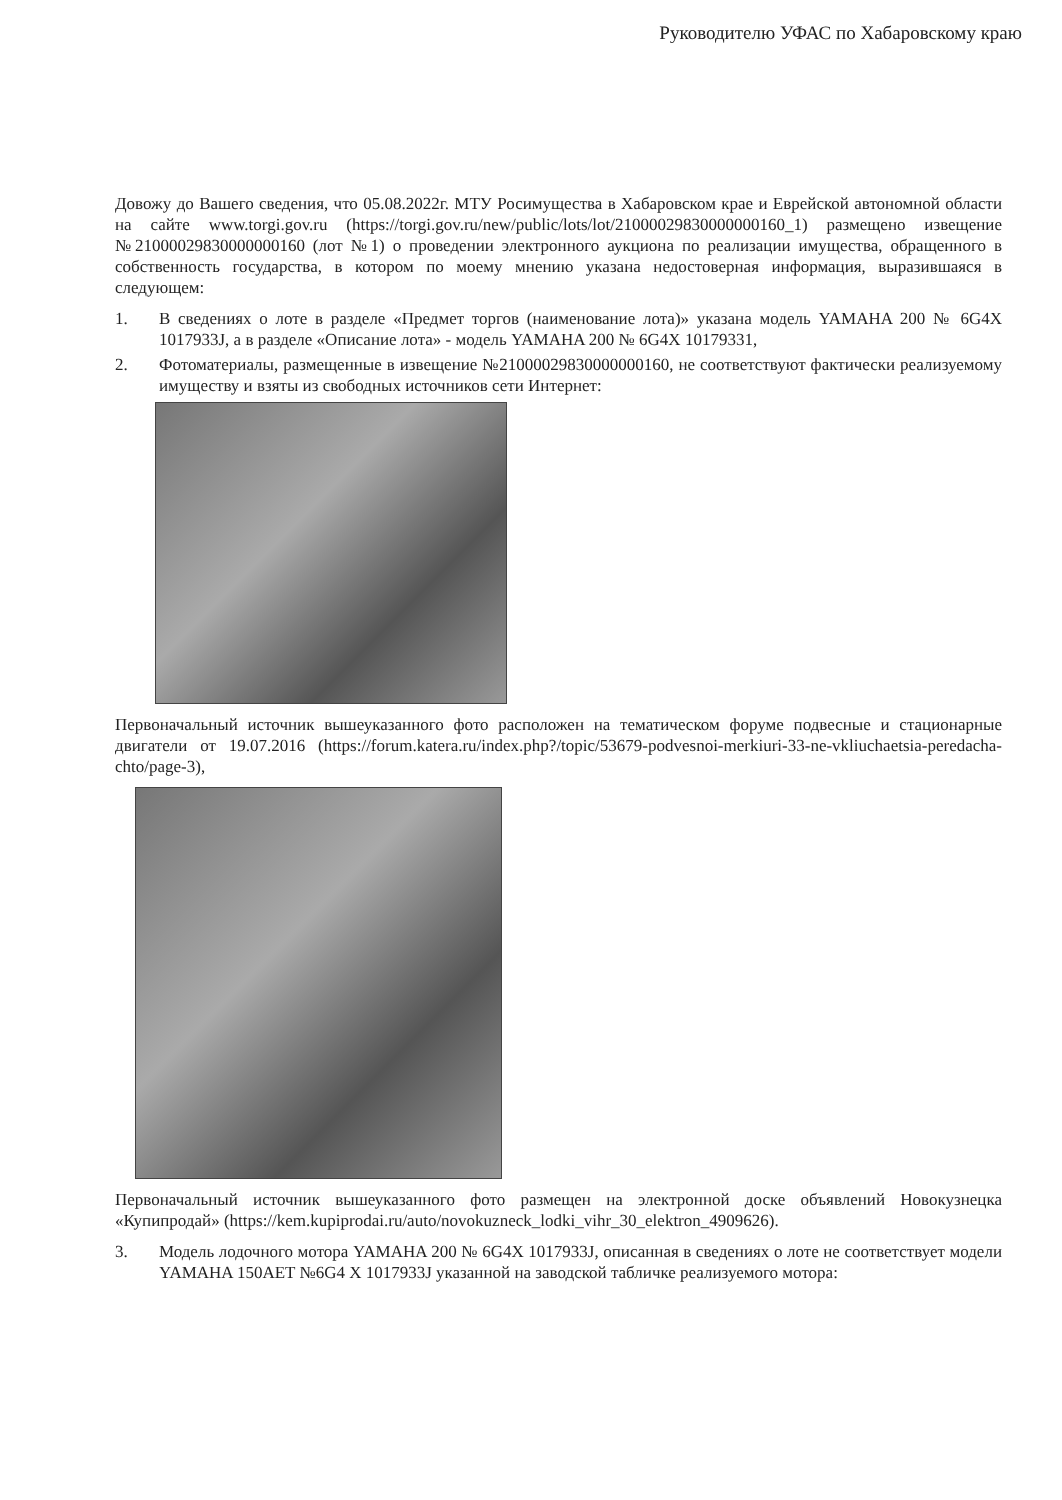Руководителю УФАС по Хабаровскому краю
Довожу до Вашего сведения, что 05.08.2022г. МТУ Росимущества в Хабаровском крае и Еврейской автономной области на сайте www.torgi.gov.ru (https://torgi.gov.ru/new/public/lots/lot/21000029830000000160_1) размещено извещение №21000029830000000160 (лот №1) о проведении электронного аукциона по реализации имущества, обращенного в собственность государства, в котором по моему мнению указана недостоверная информация, выразившаяся в следующем:
1. В сведениях о лоте в разделе «Предмет торгов (наименование лота)» указана модель YAMAHA 200 № 6G4X 1017933J, а в разделе «Описание лота» - модель YAMAHA 200 № 6G4X 10179331,
2. Фотоматериалы, размещенные в извещение №21000029830000000160, не соответствуют фактически реализуемому имуществу и взяты из свободных источников сети Интернет:
Первоначальный источник вышеуказанного фото расположен на тематическом форуме подвесные и стационарные двигатели от 19.07.2016 (https://forum.katera.ru/index.php?/topic/53679-podvesnoi-merkiuri-33-ne-vkliuchaetsia-peredacha-chto/page-3),
Первоначальный источник вышеуказанного фото размещен на электронной доске объявлений Новокузнецка «Купипродай» (https://kem.kupiprodai.ru/auto/novokuzneck_lodki_vihr_30_elektron_4909626).
3. Модель лодочного мотора YAMAHA 200 № 6G4X 1017933J, описанная в сведениях о лоте не соответствует модели YAMAHA 150AET №6G4 X 1017933J указанной на заводской табличке реализуемого мотора: